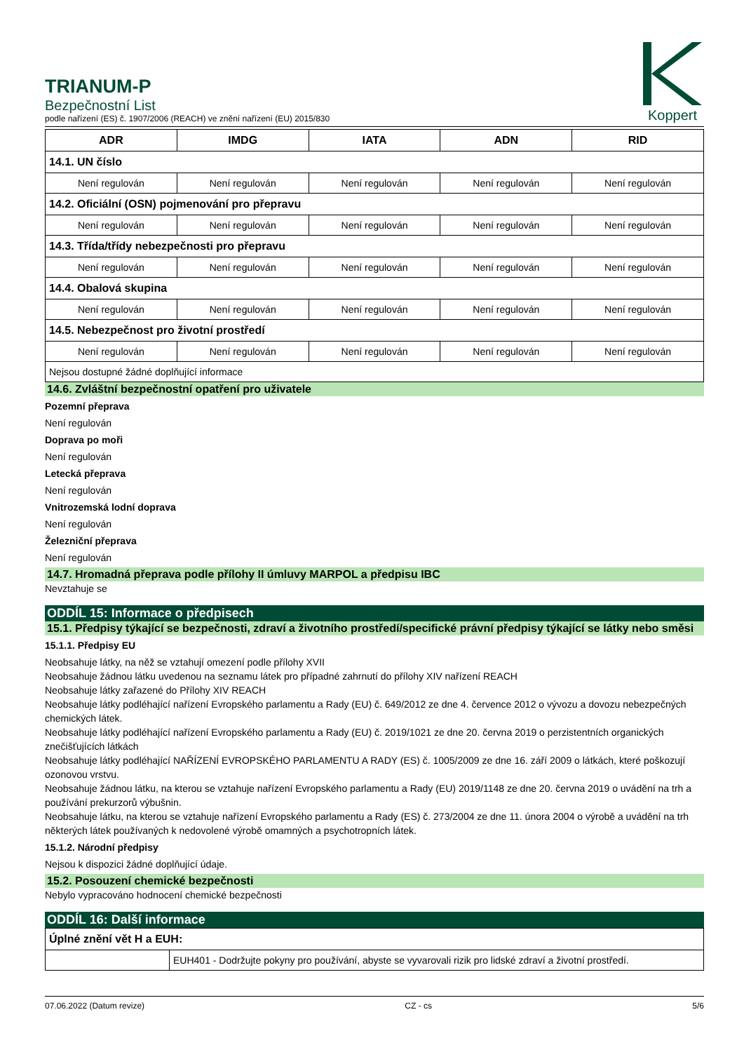TRIANUM-P
Bezpečnostní List
podle nařízení (ES) č. 1907/2006 (REACH) ve znění nařízení (EU) 2015/830
Koppert
| ADR | IMDG | IATA | ADN | RID |
| --- | --- | --- | --- | --- |
| 14.1. UN číslo | | | | |
| Není regulován | Není regulován | Není regulován | Není regulován | Není regulován |
| 14.2. Oficiální (OSN) pojmenování pro přepravu | | | | |
| Není regulován | Není regulován | Není regulován | Není regulován | Není regulován |
| 14.3. Třída/třídy nebezpečnosti pro přepravu | | | | |
| Není regulován | Není regulován | Není regulován | Není regulován | Není regulován |
| 14.4. Obalová skupina | | | | |
| Není regulován | Není regulován | Není regulován | Není regulován | Není regulován |
| 14.5. Nebezpečnost pro životní prostředí | | | | |
| Není regulován | Není regulován | Není regulován | Není regulován | Není regulován |
| Nejsou dostupné žádné doplňující informace | | | | |
14.6. Zvláštní bezpečnostní opatření pro uživatele
Pozemní přeprava
Není regulován
Doprava po moři
Není regulován
Letecká přeprava
Není regulován
Vnitrozemská lodní doprava
Není regulován
Železniční přeprava
Není regulován
14.7. Hromadná přeprava podle přílohy II úmluvy MARPOL a předpisu IBC
Nevztahuje se
ODDÍL 15: Informace o předpisech
15.1. Předpisy týkající se bezpečnosti, zdraví a životního prostředí/specifické právní předpisy týkající se látky nebo směsi
15.1.1. Předpisy EU
Neobsahuje látky, na něž se vztahují omezení podle přílohy XVII
Neobsahuje žádnou látku uvedenou na seznamu látek pro případné zahrnutí do přílohy XIV nařízení REACH
Neobsahuje látky zařazené do Přílohy XIV REACH
Neobsahuje látky podléhající nařízení Evropského parlamentu a Rady (EU) č. 649/2012 ze dne 4. července 2012 o vývozu a dovozu nebezpečných chemických látek.
Neobsahuje látky podléhající nařízení Evropského parlamentu a Rady (EU) č. 2019/1021 ze dne 20. června 2019 o perzistentních organických znečišťujících látkách
Neobsahuje látky podléhající NAŘÍZENÍ EVROPSKÉHO PARLAMENTU A RADY (ES) č. 1005/2009 ze dne 16. září 2009 o látkách, které poškozují ozonovou vrstvu.
Neobsahuje žádnou látku, na kterou se vztahuje nařízení Evropského parlamentu a Rady (EU) 2019/1148 ze dne 20. června 2019 o uvádění na trh a používání prekurzorů výbušnin.
Neobsahuje látku, na kterou se vztahuje nařízení Evropského parlamentu a Rady (ES) č. 273/2004 ze dne 11. února 2004 o výrobě a uvádění na trh některých látek používaných k nedovolené výrobě omamných a psychotropních látek.
15.1.2. Národní předpisy
Nejsou k dispozici žádné doplňující údaje.
15.2. Posouzení chemické bezpečnosti
Nebylo vypracováno hodnocení chemické bezpečnosti
ODDÍL 16: Další informace
| Úplné znění vět H a EUH: | |
| | EUH401 - Dodržujte pokyny pro používání, abyste se vyvarovali rizik pro lidské zdraví a životní prostředí. |
07.06.2022 (Datum revize) CZ - cs 5/6